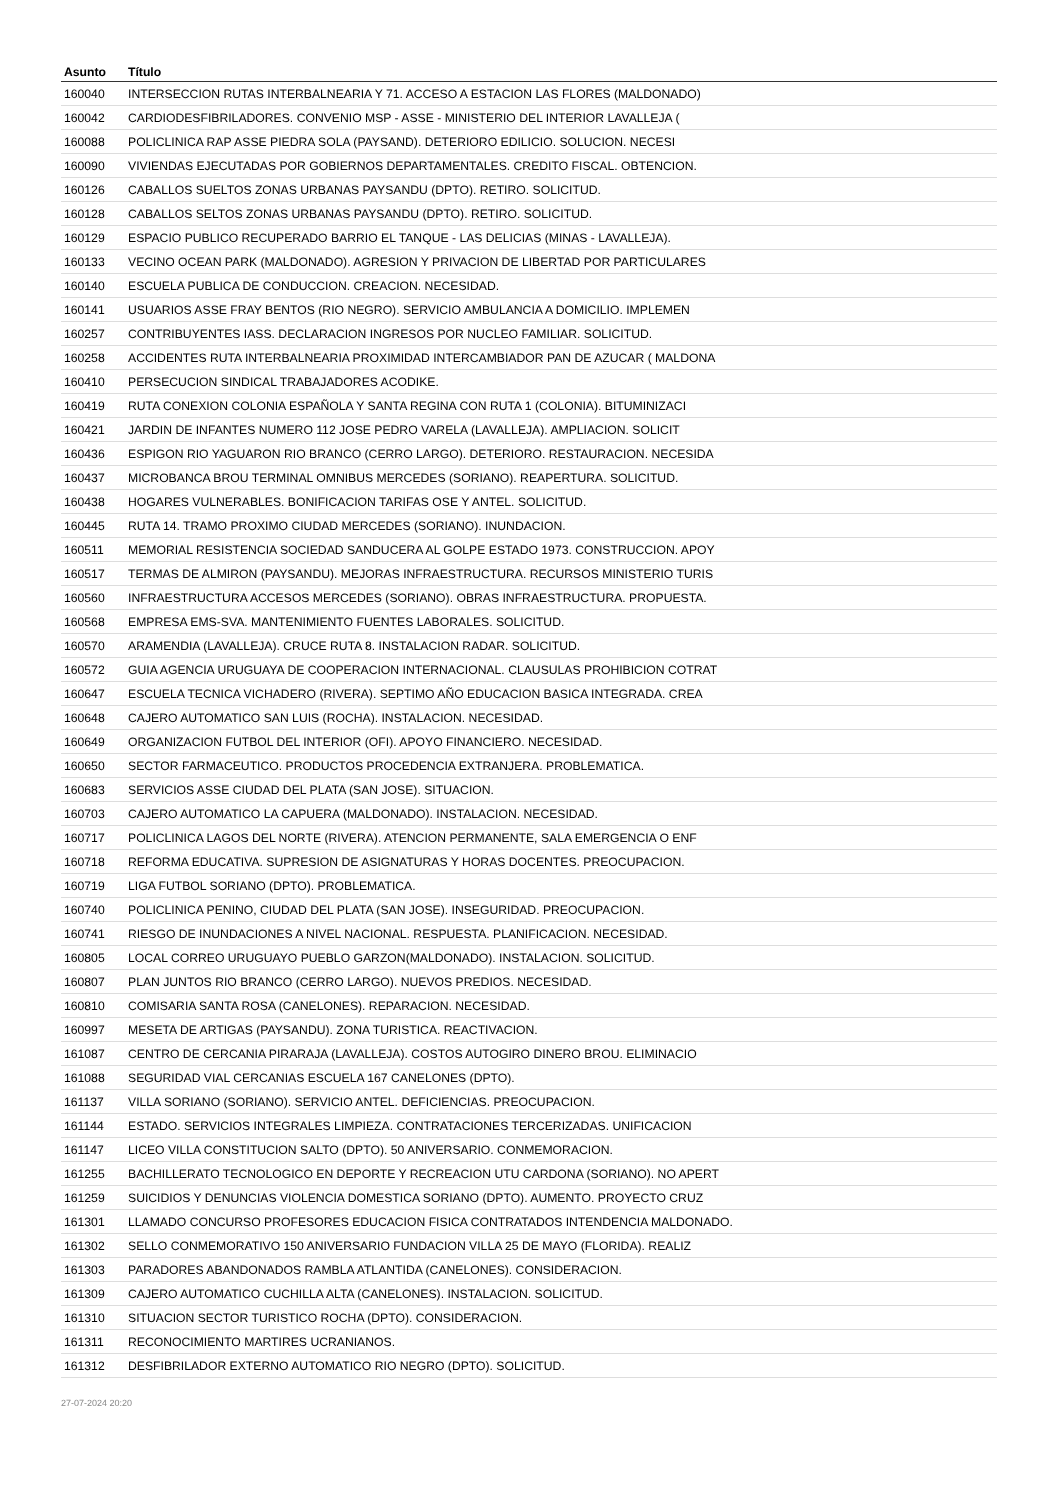| Asunto | Título |
| --- | --- |
| 160040 | INTERSECCION RUTAS INTERBALNEARIA Y 71. ACCESO A ESTACION LAS FLORES (MALDONADO) |
| 160042 | CARDIODESFIBRILADORES. CONVENIO MSP - ASSE - MINISTERIO DEL INTERIOR LAVALLEJA ( |
| 160088 | POLICLINICA RAP ASSE PIEDRA SOLA (PAYSAND). DETERIORO EDILICIO. SOLUCION. NECESI |
| 160090 | VIVIENDAS EJECUTADAS POR GOBIERNOS DEPARTAMENTALES. CREDITO FISCAL. OBTENCION. |
| 160126 | CABALLOS SUELTOS ZONAS URBANAS PAYSANDU (DPTO). RETIRO. SOLICITUD. |
| 160128 | CABALLOS SELTOS ZONAS URBANAS PAYSANDU (DPTO). RETIRO. SOLICITUD. |
| 160129 | ESPACIO PUBLICO RECUPERADO BARRIO EL TANQUE - LAS DELICIAS (MINAS - LAVALLEJA). |
| 160133 | VECINO OCEAN PARK (MALDONADO). AGRESION Y PRIVACION DE LIBERTAD POR PARTICULARES |
| 160140 | ESCUELA PUBLICA DE CONDUCCION. CREACION. NECESIDAD. |
| 160141 | USUARIOS ASSE FRAY BENTOS (RIO NEGRO). SERVICIO AMBULANCIA A DOMICILIO. IMPLEMEN |
| 160257 | CONTRIBUYENTES IASS. DECLARACION INGRESOS POR NUCLEO FAMILIAR. SOLICITUD. |
| 160258 | ACCIDENTES RUTA INTERBALNEARIA PROXIMIDAD INTERCAMBIADOR PAN DE AZUCAR ( MALDONA |
| 160410 | PERSECUCION SINDICAL TRABAJADORES ACODIKE. |
| 160419 | RUTA CONEXION COLONIA ESPAÑOLA Y SANTA REGINA CON RUTA 1 (COLONIA). BITUMINIZACI |
| 160421 | JARDIN DE INFANTES NUMERO 112 JOSE PEDRO VARELA (LAVALLEJA). AMPLIACION. SOLICIT |
| 160436 | ESPIGON RIO YAGUARON RIO BRANCO (CERRO LARGO). DETERIORO. RESTAURACION. NECESIDA |
| 160437 | MICROBANCA BROU TERMINAL OMNIBUS MERCEDES (SORIANO). REAPERTURA. SOLICITUD. |
| 160438 | HOGARES VULNERABLES. BONIFICACION TARIFAS OSE Y ANTEL. SOLICITUD. |
| 160445 | RUTA 14. TRAMO PROXIMO CIUDAD MERCEDES (SORIANO). INUNDACION. |
| 160511 | MEMORIAL RESISTENCIA SOCIEDAD SANDUCERA AL GOLPE ESTADO 1973. CONSTRUCCION. APOY |
| 160517 | TERMAS DE ALMIRON (PAYSANDU). MEJORAS INFRAESTRUCTURA. RECURSOS MINISTERIO TURIS |
| 160560 | INFRAESTRUCTURA ACCESOS MERCEDES (SORIANO). OBRAS INFRAESTRUCTURA. PROPUESTA. |
| 160568 | EMPRESA EMS-SVA. MANTENIMIENTO FUENTES LABORALES. SOLICITUD. |
| 160570 | ARAMENDIA (LAVALLEJA). CRUCE RUTA 8. INSTALACION RADAR. SOLICITUD. |
| 160572 | GUIA AGENCIA URUGUAYA DE COOPERACION INTERNACIONAL. CLAUSULAS PROHIBICION COTRAT |
| 160647 | ESCUELA TECNICA VICHADERO (RIVERA). SEPTIMO AÑO EDUCACION BASICA INTEGRADA. CREA |
| 160648 | CAJERO AUTOMATICO SAN LUIS (ROCHA). INSTALACION. NECESIDAD. |
| 160649 | ORGANIZACION FUTBOL DEL INTERIOR (OFI). APOYO FINANCIERO. NECESIDAD. |
| 160650 | SECTOR FARMACEUTICO. PRODUCTOS PROCEDENCIA EXTRANJERA. PROBLEMATICA. |
| 160683 | SERVICIOS ASSE CIUDAD DEL PLATA (SAN JOSE). SITUACION. |
| 160703 | CAJERO AUTOMATICO LA CAPUERA (MALDONADO). INSTALACION. NECESIDAD. |
| 160717 | POLICLINICA LAGOS DEL NORTE (RIVERA). ATENCION PERMANENTE, SALA EMERGENCIA O ENF |
| 160718 | REFORMA EDUCATIVA. SUPRESION DE ASIGNATURAS Y HORAS DOCENTES. PREOCUPACION. |
| 160719 | LIGA FUTBOL SORIANO (DPTO). PROBLEMATICA. |
| 160740 | POLICLINICA PENINO, CIUDAD DEL PLATA (SAN JOSE). INSEGURIDAD. PREOCUPACION. |
| 160741 | RIESGO DE INUNDACIONES A NIVEL NACIONAL. RESPUESTA. PLANIFICACION. NECESIDAD. |
| 160805 | LOCAL CORREO URUGUAYO PUEBLO GARZON(MALDONADO). INSTALACION. SOLICITUD. |
| 160807 | PLAN JUNTOS RIO BRANCO (CERRO LARGO). NUEVOS PREDIOS. NECESIDAD. |
| 160810 | COMISARIA SANTA ROSA (CANELONES). REPARACION. NECESIDAD. |
| 160997 | MESETA DE ARTIGAS (PAYSANDU). ZONA TURISTICA. REACTIVACION. |
| 161087 | CENTRO DE CERCANIA PIRARAJA (LAVALLEJA). COSTOS AUTOGIRO DINERO BROU. ELIMINACIO |
| 161088 | SEGURIDAD VIAL CERCANIAS ESCUELA 167 CANELONES (DPTO). |
| 161137 | VILLA SORIANO (SORIANO). SERVICIO ANTEL. DEFICIENCIAS. PREOCUPACION. |
| 161144 | ESTADO. SERVICIOS INTEGRALES LIMPIEZA. CONTRATACIONES TERCERIZADAS. UNIFICACION |
| 161147 | LICEO VILLA CONSTITUCION SALTO (DPTO). 50 ANIVERSARIO. CONMEMORACION. |
| 161255 | BACHILLERATO TECNOLOGICO EN DEPORTE Y RECREACION UTU CARDONA (SORIANO). NO APERT |
| 161259 | SUICIDIOS Y DENUNCIAS VIOLENCIA DOMESTICA SORIANO (DPTO). AUMENTO. PROYECTO CRUZ |
| 161301 | LLAMADO CONCURSO PROFESORES EDUCACION FISICA CONTRATADOS INTENDENCIA MALDONADO. |
| 161302 | SELLO CONMEMORATIVO 150 ANIVERSARIO FUNDACION VILLA 25 DE MAYO (FLORIDA). REALIZ |
| 161303 | PARADORES ABANDONADOS RAMBLA ATLANTIDA (CANELONES). CONSIDERACION. |
| 161309 | CAJERO AUTOMATICO CUCHILLA ALTA (CANELONES). INSTALACION. SOLICITUD. |
| 161310 | SITUACION SECTOR TURISTICO ROCHA (DPTO). CONSIDERACION. |
| 161311 | RECONOCIMIENTO MARTIRES UCRANIANOS. |
| 161312 | DESFIBRILADOR EXTERNO AUTOMATICO RIO NEGRO (DPTO). SOLICITUD. |
27-07-2024 20:20